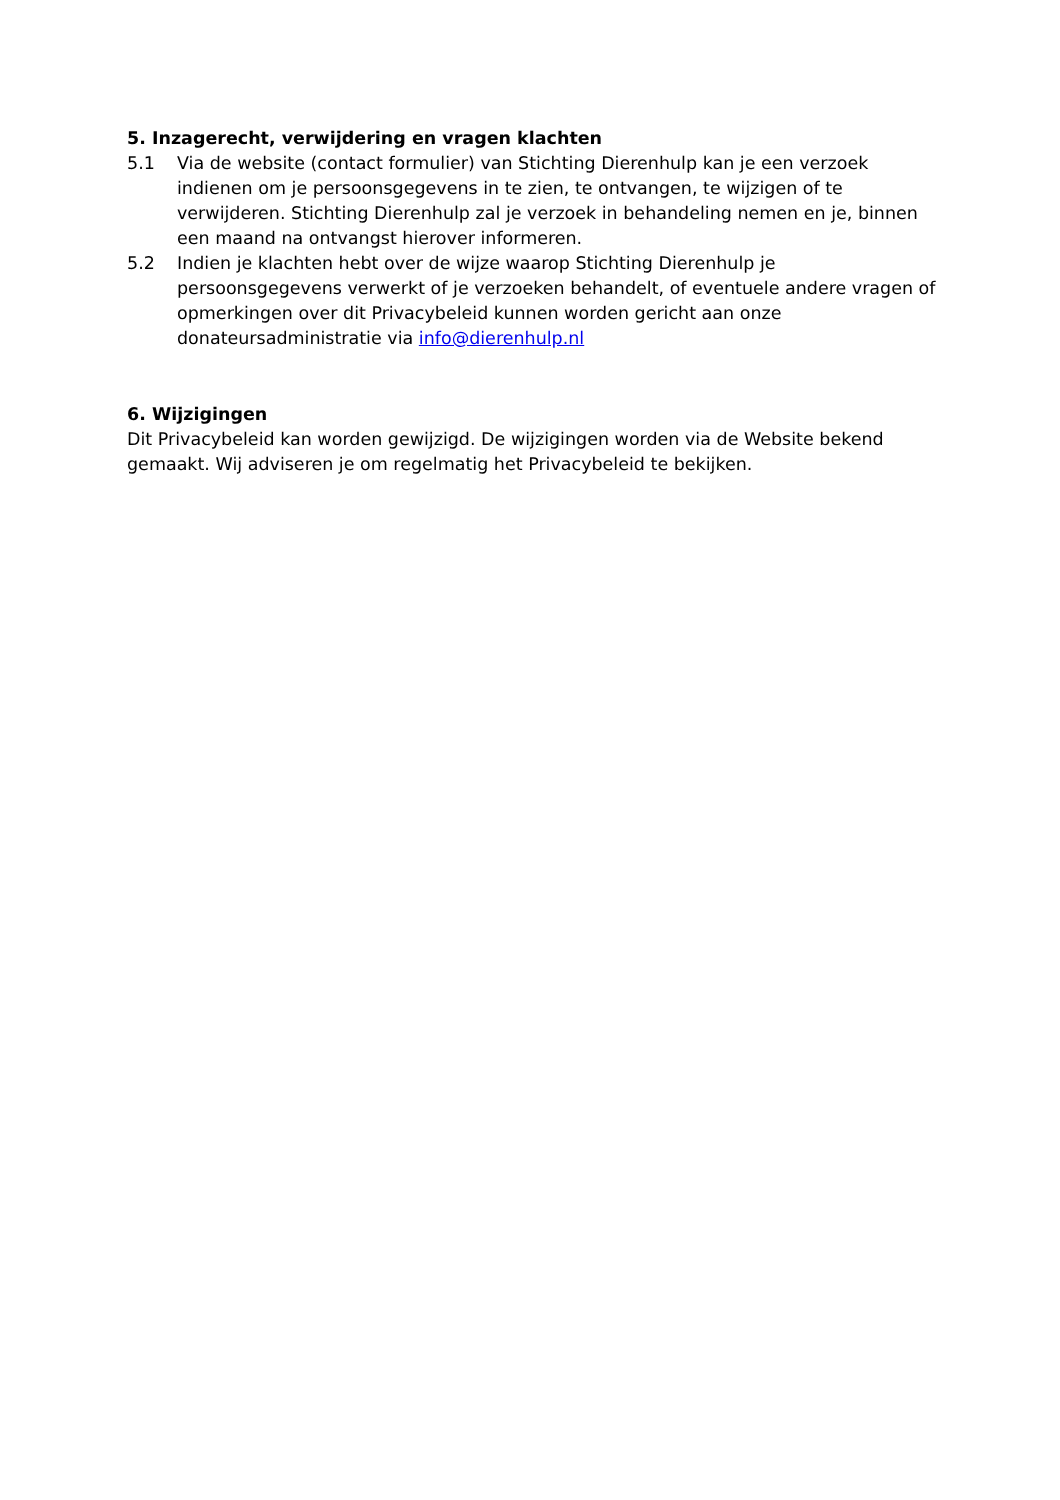5. Inzagerecht, verwijdering en vragen klachten
5.1 Via de website (contact formulier) van Stichting Dierenhulp kan je een verzoek indienen om je persoonsgegevens in te zien, te ontvangen, te wijzigen of te verwijderen. Stichting Dierenhulp zal je verzoek in behandeling nemen en je, binnen een maand na ontvangst hierover informeren.
5.2 Indien je klachten hebt over de wijze waarop Stichting Dierenhulp je persoonsgegevens verwerkt of je verzoeken behandelt, of eventuele andere vragen of opmerkingen over dit Privacybeleid kunnen worden gericht aan onze donateursadministratie via info@dierenhulp.nl
6. Wijzigingen
Dit Privacybeleid kan worden gewijzigd. De wijzigingen worden via de Website bekend gemaakt. Wij adviseren je om regelmatig het Privacybeleid te bekijken.